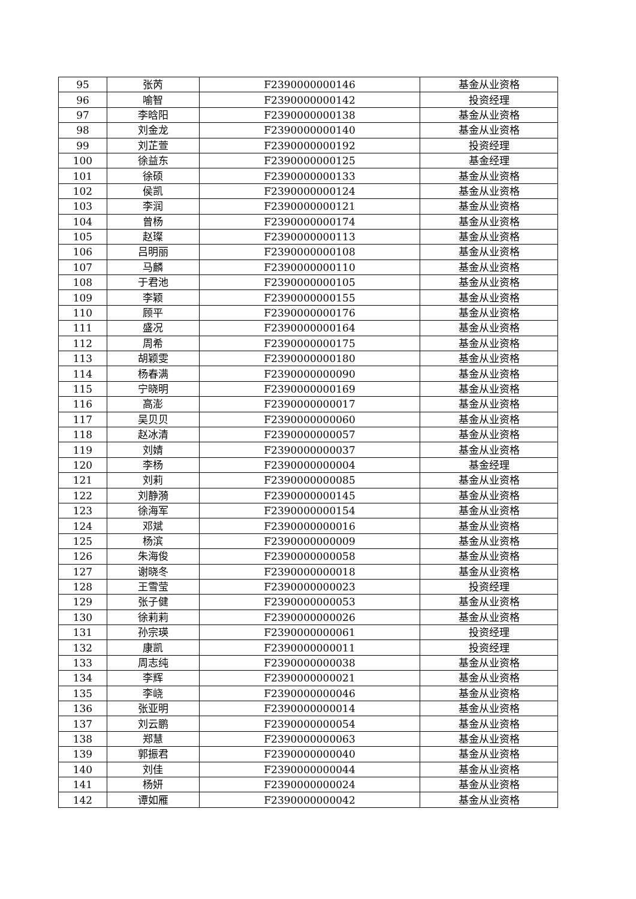| 95 | 张芮 | F2390000000146 | 基金从业资格 |
| 96 | 喻智 | F2390000000142 | 投资经理 |
| 97 | 李晗阳 | F2390000000138 | 基金从业资格 |
| 98 | 刘金龙 | F2390000000140 | 基金从业资格 |
| 99 | 刘芷萱 | F2390000000192 | 投资经理 |
| 100 | 徐益东 | F2390000000125 | 基金经理 |
| 101 | 徐硕 | F2390000000133 | 基金从业资格 |
| 102 | 侯凯 | F2390000000124 | 基金从业资格 |
| 103 | 李润 | F2390000000121 | 基金从业资格 |
| 104 | 曾杨 | F2390000000174 | 基金从业资格 |
| 105 | 赵璨 | F2390000000113 | 基金从业资格 |
| 106 | 吕明丽 | F2390000000108 | 基金从业资格 |
| 107 | 马麟 | F2390000000110 | 基金从业资格 |
| 108 | 于君池 | F2390000000105 | 基金从业资格 |
| 109 | 李颖 | F2390000000155 | 基金从业资格 |
| 110 | 顾平 | F2390000000176 | 基金从业资格 |
| 111 | 盛况 | F2390000000164 | 基金从业资格 |
| 112 | 周希 | F2390000000175 | 基金从业资格 |
| 113 | 胡颖雯 | F2390000000180 | 基金从业资格 |
| 114 | 杨春满 | F2390000000090 | 基金从业资格 |
| 115 | 宁晓明 | F2390000000169 | 基金从业资格 |
| 116 | 高澎 | F2390000000017 | 基金从业资格 |
| 117 | 吴贝贝 | F2390000000060 | 基金从业资格 |
| 118 | 赵冰清 | F2390000000057 | 基金从业资格 |
| 119 | 刘婧 | F2390000000037 | 基金从业资格 |
| 120 | 李杨 | F2390000000004 | 基金经理 |
| 121 | 刘莉 | F2390000000085 | 基金从业资格 |
| 122 | 刘静漪 | F2390000000145 | 基金从业资格 |
| 123 | 徐海军 | F2390000000154 | 基金从业资格 |
| 124 | 邓斌 | F2390000000016 | 基金从业资格 |
| 125 | 杨滨 | F2390000000009 | 基金从业资格 |
| 126 | 朱海俊 | F2390000000058 | 基金从业资格 |
| 127 | 谢晓冬 | F2390000000018 | 基金从业资格 |
| 128 | 王雪莹 | F2390000000023 | 投资经理 |
| 129 | 张子健 | F2390000000053 | 基金从业资格 |
| 130 | 徐莉莉 | F2390000000026 | 基金从业资格 |
| 131 | 孙宗瑛 | F2390000000061 | 投资经理 |
| 132 | 康凯 | F2390000000011 | 投资经理 |
| 133 | 周志纯 | F2390000000038 | 基金从业资格 |
| 134 | 李辉 | F2390000000021 | 基金从业资格 |
| 135 | 李峣 | F2390000000046 | 基金从业资格 |
| 136 | 张亚明 | F2390000000014 | 基金从业资格 |
| 137 | 刘云鹏 | F2390000000054 | 基金从业资格 |
| 138 | 郑慧 | F2390000000063 | 基金从业资格 |
| 139 | 郭振君 | F2390000000040 | 基金从业资格 |
| 140 | 刘佳 | F2390000000044 | 基金从业资格 |
| 141 | 杨妍 | F2390000000024 | 基金从业资格 |
| 142 | 谭如雁 | F2390000000042 | 基金从业资格 |